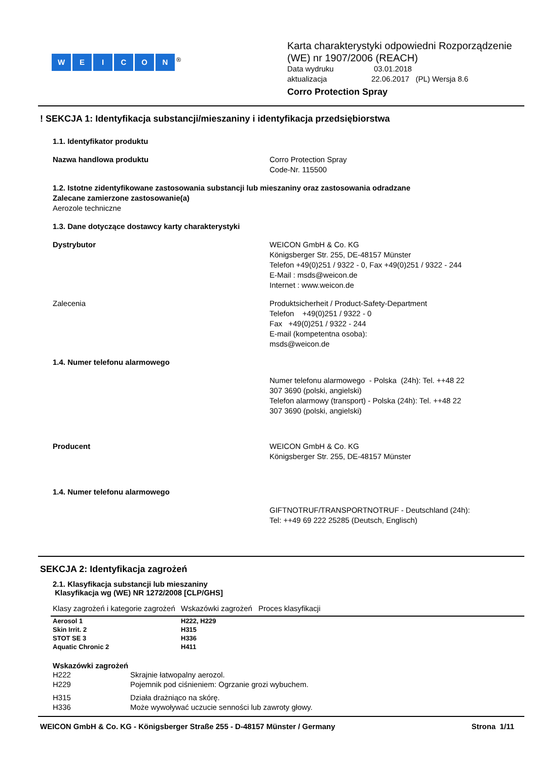WEICON<sup>®</sup>
Karta charakterystyki odpowiedni Rozporządzenie
(WE) nr 1907/2006 (REACH)
Data wydruku 03.01.2018
aktualizacja 22.06.2017 (PL) Wersja 8.6
Corro Protection Spray
! SEKCJA 1: Identyfikacja substancji/mieszaniny i identyfikacja przedsiębiorstwa
1.1. Identyfikator produktu
Nazwa handlowa produktu Corro Protection Spray
Code-Nr. 115500
1.2. Istotne zidentyfikowane zastosowania substancji lub mieszaniny oraz zastosowania odradzane
Zalecane zamierzone zastosowanie(a)
Aerozole techniczne
1.3. Dane dotyczące dostawcy karty charakterystyki
Dystrybutor WEICON GmbH & Co. KG
Königsberger Str. 255, DE-48157 Münster
Telefon +49(0)251 / 9322 - 0, Fax +49(0)251 / 9322 - 244
E-Mail : msds@weicon.de
Internet : www.weicon.de
Zalecenia Produktsicherheit / Product-Safety-Department
Telefon +49(0)251 / 9322 - 0
Fax +49(0)251 / 9322 - 244
E-mail (kompetentna osoba):
msds@weicon.de
1.4. Numer telefonu alarmowego
Numer telefonu alarmowego - Polska (24h): Tel. ++48 22
307 3690 (polski, angielski)
Telefon alarmowy (transport) - Polska (24h): Tel. ++48 22
307 3690 (polski, angielski)
Producent WEICON GmbH & Co. KG
Königsberger Str. 255, DE-48157 Münster
1.4. Numer telefonu alarmowego
GIFTNOTRUF/TRANSPORTNOTRUF - Deutschland (24h):
Tel: ++49 69 222 25285 (Deutsch, Englisch)
SEKCJA 2: Identyfikacja zagrożeń
2.1. Klasyfikacja substancji lub mieszaniny
Klasyfikacja wg (WE) NR 1272/2008 [CLP/GHS]
| Klasy zagrożeń i kategorie zagrożeń | Wskazówki zagrożeń | Proces klasyfikacji |
| --- | --- | --- |
| Aerosol 1 | H222, H229 | |
| Skin Irrit. 2 | H315 | |
| STOT SE 3 | H336 | |
| Aquatic Chronic 2 | H411 | |
Wskazówki zagrożeń
| H222 | Skrajnie łatwopalny aerozol. |
| H229 | Pojemnik pod ciśnieniem: Ogrzanie grozi wybuchem. |
| H315 | Działa drażniąco na skórę. |
| H336 | Może wywoływać uczucie senności lub zawroty głowy. |
WEICON GmbH & Co. KG - Königsberger Straße 255 - D-48157 Münster / Germany Strona 1/11